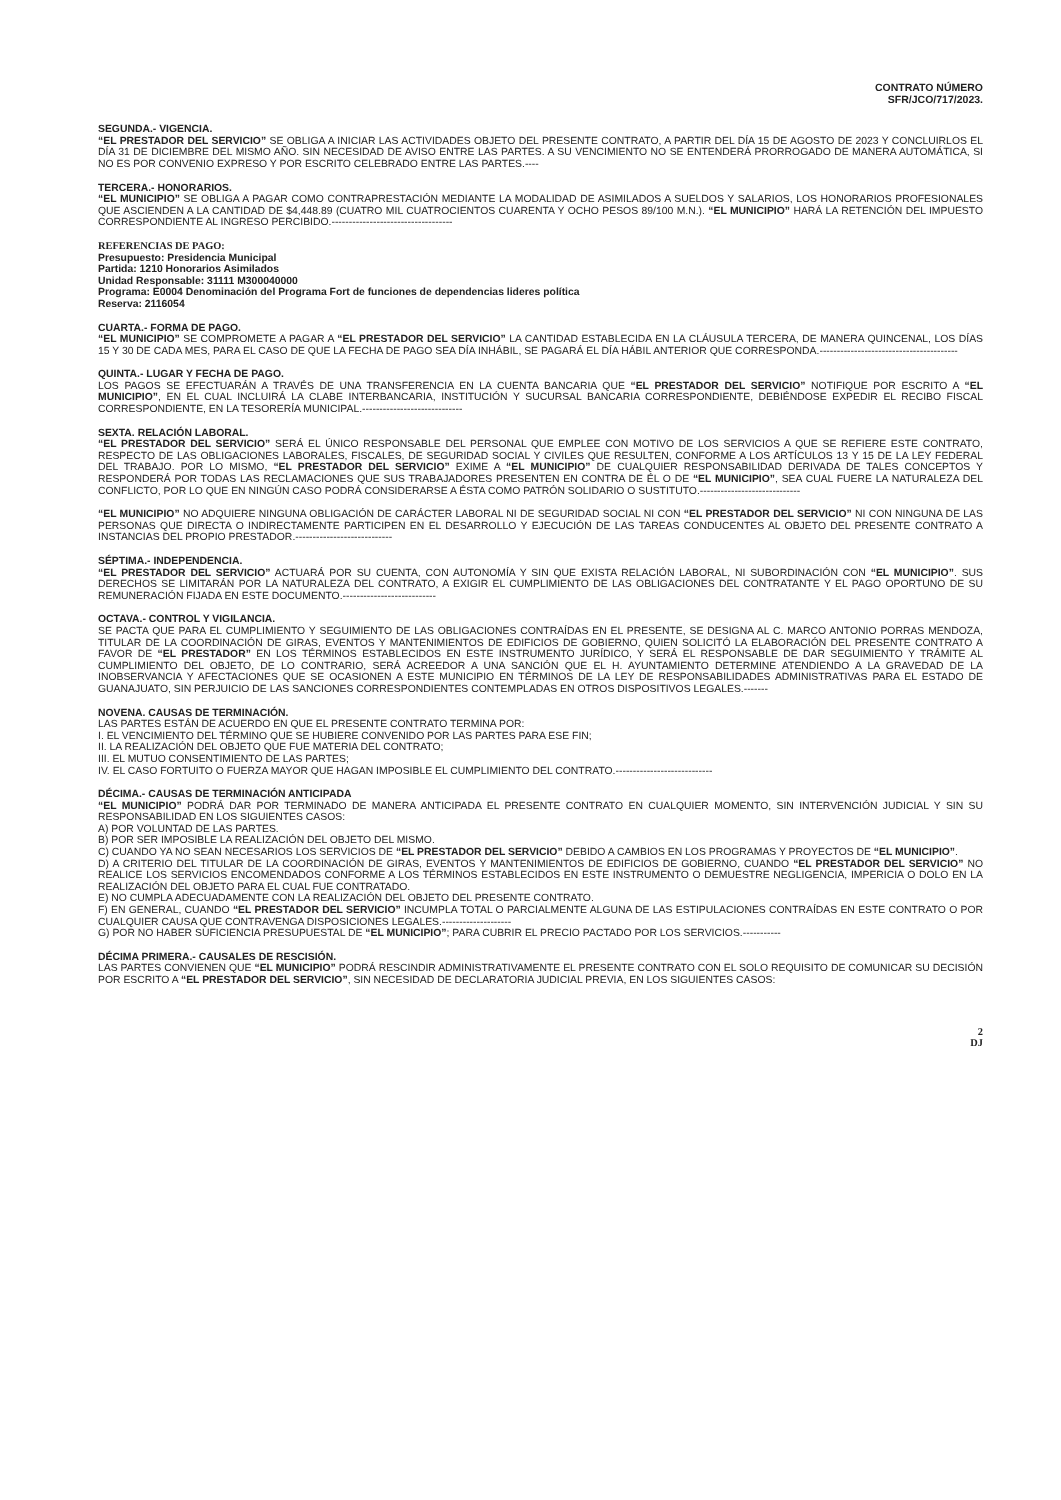CONTRATO NÚMERO
SFR/JCO/717/2023.
SEGUNDA.- VIGENCIA.
“EL PRESTADOR DEL SERVICIO” SE OBLIGA A INICIAR LAS ACTIVIDADES OBJETO DEL PRESENTE CONTRATO, A PARTIR DEL DÍA 15 DE AGOSTO DE 2023 Y CONCLUIRLOS EL DÍA 31 DE DICIEMBRE DEL MISMO AÑO. SIN NECESIDAD DE AVISO ENTRE LAS PARTES. A SU VENCIMIENTO NO SE ENTENDERÁ PRORROGADO DE MANERA AUTOMÁTICA, SI NO ES POR CONVENIO EXPRESO Y POR ESCRITO CELEBRADO ENTRE LAS PARTES.----
TERCERA.- HONORARIOS.
“EL MUNICIPIO” SE OBLIGA A PAGAR COMO CONTRAPRESTACIÓN MEDIANTE LA MODALIDAD DE ASIMILADOS A SUELDOS Y SALARIOS, LOS HONORARIOS PROFESIONALES QUE ASCIENDEN A LA CANTIDAD DE $4,448.89 (CUATRO MIL CUATROCIENTOS CUARENTA Y OCHO PESOS 89/100 M.N.). “EL MUNICIPIO” HARÁ LA RETENCIÓN DEL IMPUESTO CORRESPONDIENTE AL INGRESO PERCIBIDO.-----------------------------------
REFERENCIAS DE PAGO:
Presupuesto: Presidencia Municipal
Partida: 1210 Honorarios Asimilados
Unidad Responsable: 31111 M300040000
Programa: E0004 Denominación del Programa Fort de funciones de dependencias lideres política
Reserva: 2116054
CUARTA.- FORMA DE PAGO.
“EL MUNICIPIO” SE COMPROMETE A PAGAR A “EL PRESTADOR DEL SERVICIO” LA CANTIDAD ESTABLECIDA EN LA CLÁUSULA TERCERA, DE MANERA QUINCENAL, LOS DÍAS 15 Y 30 DE CADA MES, PARA EL CASO DE QUE LA FECHA DE PAGO SEA DÍA INHÁBIL, SE PAGARÁ EL DÍA HÁBIL ANTERIOR QUE CORRESPONDA.----------------------------------------
QUINTA.- LUGAR Y FECHA DE PAGO.
LOS PAGOS SE EFECTUARÁN A TRAVÉS DE UNA TRANSFERENCIA EN LA CUENTA BANCARIA QUE “EL PRESTADOR DEL SERVICIO” NOTIFIQUE POR ESCRITO A “EL MUNICIPIO”, EN EL CUAL INCLUIRÁ LA CLABE INTERBANCARIA, INSTITUCIÓN Y SUCURSAL BANCARIA CORRESPONDIENTE, DEBIÉNDOSE EXPEDIR EL RECIBO FISCAL CORRESPONDIENTE, EN LA TESORERÍA MUNICIPAL.-----------------------------
SEXTA. RELACIÓN LABORAL.
“EL PRESTADOR DEL SERVICIO” SERÁ EL ÚNICO RESPONSABLE DEL PERSONAL QUE EMPLEE CON MOTIVO DE LOS SERVICIOS A QUE SE REFIERE ESTE CONTRATO, RESPECTO DE LAS OBLIGACIONES LABORALES, FISCALES, DE SEGURIDAD SOCIAL Y CIVILES QUE RESULTEN, CONFORME A LOS ARTÍCULOS 13 Y 15 DE LA LEY FEDERAL DEL TRABAJO. POR LO MISMO, “EL PRESTADOR DEL SERVICIO” EXIME A “EL MUNICIPIO” DE CUALQUIER RESPONSABILIDAD DERIVADA DE TALES CONCEPTOS Y RESPONDERÁ POR TODAS LAS RECLAMACIONES QUE SUS TRABAJADORES PRESENTEN EN CONTRA DE ÉL O DE “EL MUNICIPIO”, SEA CUAL FUERE LA NATURALEZA DEL CONFLICTO, POR LO QUE EN NINGÚN CASO PODRÁ CONSIDERARSE A ÉSTA COMO PATRÓN SOLIDARIO O SUSTITUTO.-----------------------------
“EL MUNICIPIO” NO ADQUIERE NINGUNA OBLIGACIÓN DE CARÁCTER LABORAL NI DE SEGURIDAD SOCIAL NI CON “EL PRESTADOR DEL SERVICIO” NI CON NINGUNA DE LAS PERSONAS QUE DIRECTA O INDIRECTAMENTE PARTICIPEN EN EL DESARROLLO Y EJECUCIÓN DE LAS TAREAS CONDUCENTES AL OBJETO DEL PRESENTE CONTRATO A INSTANCIAS DEL PROPIO PRESTADOR.----------------------------
SÉPTIMA.- INDEPENDENCIA.
“EL PRESTADOR DEL SERVICIO” ACTUARÁ POR SU CUENTA, CON AUTONOMÍA Y SIN QUE EXISTA RELACIÓN LABORAL, NI SUBORDINACIÓN CON “EL MUNICIPIO”. SUS DERECHOS SE LIMITARÁN POR LA NATURALEZA DEL CONTRATO, A EXIGIR EL CUMPLIMIENTO DE LAS OBLIGACIONES DEL CONTRATANTE Y EL PAGO OPORTUNO DE SU REMUNERACIÓN FIJADA EN ESTE DOCUMENTO.---------------------------
OCTAVA.- CONTROL Y VIGILANCIA.
SE PACTA QUE PARA EL CUMPLIMIENTO Y SEGUIMIENTO DE LAS OBLIGACIONES CONTRAÍDAS EN EL PRESENTE, SE DESIGNA AL C. MARCO ANTONIO PORRAS MENDOZA, TITULAR DE LA COORDINACIÓN DE GIRAS, EVENTOS Y MANTENIMIENTOS DE EDIFICIOS DE GOBIERNO, QUIEN SOLICITÓ LA ELABORACIÓN DEL PRESENTE CONTRATO A FAVOR DE “EL PRESTADOR” EN LOS TÉRMINOS ESTABLECIDOS EN ESTE INSTRUMENTO JURÍDICO, Y SERÁ EL RESPONSABLE DE DAR SEGUIMIENTO Y TRÁMITE AL CUMPLIMIENTO DEL OBJETO, DE LO CONTRARIO, SERÁ ACREEDOR A UNA SANCIÓN QUE EL H. AYUNTAMIENTO DETERMINE ATENDIENDO A LA GRAVEDAD DE LA INOBSERVANCIA Y AFECTACIONES QUE SE OCASIONEN A ESTE MUNICIPIO EN TÉRMINOS DE LA LEY DE RESPONSABILIDADES ADMINISTRATIVAS PARA EL ESTADO DE GUANAJUATO, SIN PERJUICIO DE LAS SANCIONES CORRESPONDIENTES CONTEMPLADAS EN OTROS DISPOSITIVOS LEGALES.-------
NOVENA. CAUSAS DE TERMINACIÓN.
LAS PARTES ESTÁN DE ACUERDO EN QUE EL PRESENTE CONTRATO TERMINA POR:
I. EL VENCIMIENTO DEL TÉRMINO QUE SE HUBIERE CONVENIDO POR LAS PARTES PARA ESE FIN;
II. LA REALIZACIÓN DEL OBJETO QUE FUE MATERIA DEL CONTRATO;
III. EL MUTUO CONSENTIMIENTO DE LAS PARTES;
IV. EL CASO FORTUITO O FUERZA MAYOR QUE HAGAN IMPOSIBLE EL CUMPLIMIENTO DEL CONTRATO.----------------------------
DÉCIMA.- CAUSAS DE TERMINACIÓN ANTICIPADA
“EL MUNICIPIO” PODRÁ DAR POR TERMINADO DE MANERA ANTICIPADA EL PRESENTE CONTRATO EN CUALQUIER MOMENTO, SIN INTERVENCIÓN JUDICIAL Y SIN SU RESPONSABILIDAD EN LOS SIGUIENTES CASOS:
A) POR VOLUNTAD DE LAS PARTES.
B) POR SER IMPOSIBLE LA REALIZACIÓN DEL OBJETO DEL MISMO.
C) CUANDO YA NO SEAN NECESARIOS LOS SERVICIOS DE “EL PRESTADOR DEL SERVICIO” DEBIDO A CAMBIOS EN LOS PROGRAMAS Y PROYECTOS DE “EL MUNICIPIO”.
D) A CRITERIO DEL TITULAR DE LA COORDINACIÓN DE GIRAS, EVENTOS Y MANTENIMIENTOS DE EDIFICIOS DE GOBIERNO, CUANDO “EL PRESTADOR DEL SERVICIO” NO REALICE LOS SERVICIOS ENCOMENDADOS CONFORME A LOS TÉRMINOS ESTABLECIDOS EN ESTE INSTRUMENTO O DEMUESTRE NEGLIGENCIA, IMPERICIA O DOLO EN LA REALIZACIÓN DEL OBJETO PARA EL CUAL FUE CONTRATADO.
E) NO CUMPLA ADECUADAMENTE CON LA REALIZACIÓN DEL OBJETO DEL PRESENTE CONTRATO.
F) EN GENERAL, CUANDO “EL PRESTADOR DEL SERVICIO” INCUMPLA TOTAL O PARCIALMENTE ALGUNA DE LAS ESTIPULACIONES CONTRAÍDAS EN ESTE CONTRATO O POR CUALQUIER CAUSA QUE CONTRAVENGA DISPOSICIONES LEGALES.--------------------
G) POR NO HABER SUFICIENCIA PRESUPUESTAL DE “EL MUNICIPIO”; PARA CUBRIR EL PRECIO PACTADO POR LOS SERVICIOS.-----------
DÉCIMA PRIMERA.- CAUSALES DE RESCISIÓN.
LAS PARTES CONVIENEN QUE “EL MUNICIPIO” PODRÁ RESCINDIR ADMINISTRATIVAMENTE EL PRESENTE CONTRATO CON EL SOLO REQUISITO DE COMUNICAR SU DECISIÓN POR ESCRITO A “EL PRESTADOR DEL SERVICIO”, SIN NECESIDAD DE DECLARATORIA JUDICIAL PREVIA, EN LOS SIGUIENTES CASOS:
2
DJ